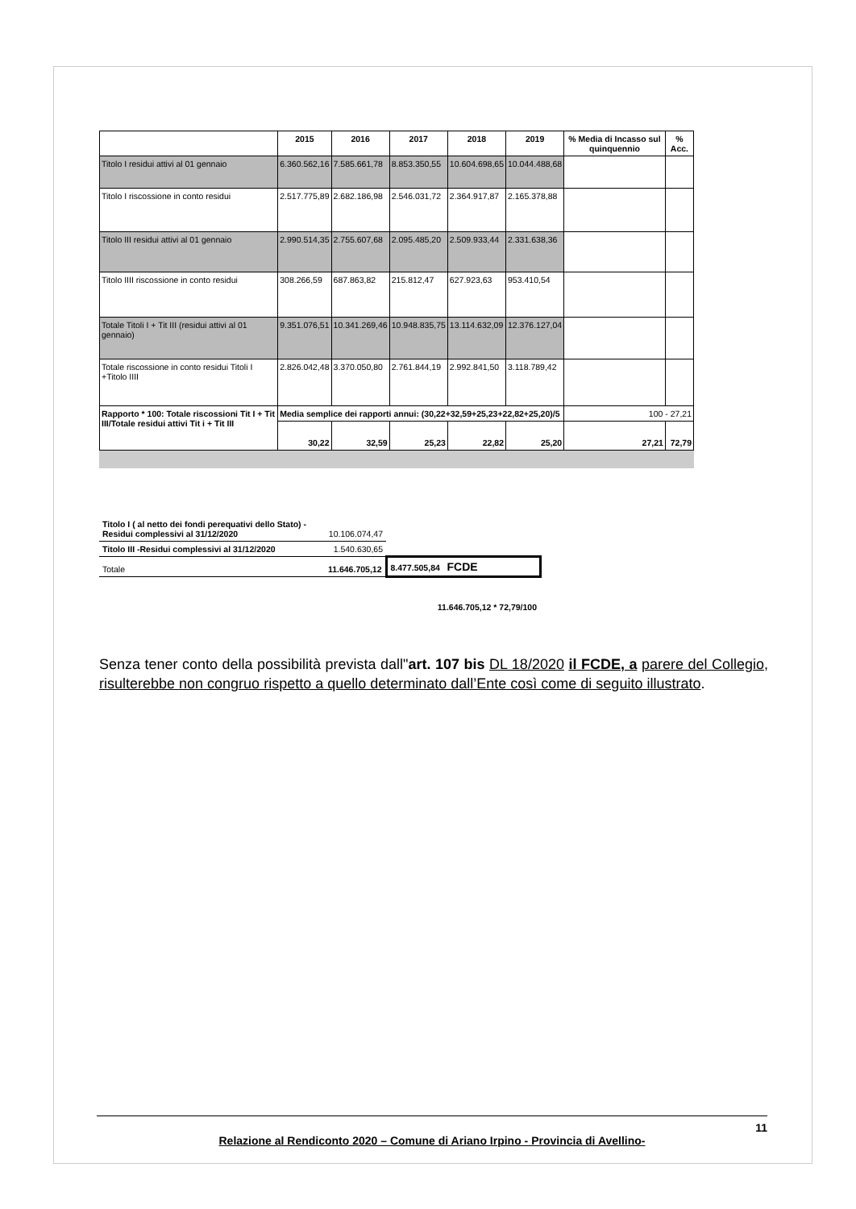| | 2015 | 2016 | 2017 | 2018 | 2019 | % Media di Incasso sul quinquennio | % Acc. |
| --- | --- | --- | --- | --- | --- | --- | --- |
| Titolo I residui attivi al 01 gennaio | 6.360.562,16 | 7.585.661,78 | 8.853.350,55 | 10.604.698,65 | 10.044.488,68 | | |
| Titolo I riscossione in conto residui | 2.517.775,89 | 2.682.186,98 | 2.546.031,72 | 2.364.917,87 | 2.165.378,88 | | |
| Titolo III residui attivi al 01 gennaio | 2.990.514,35 | 2.755.607,68 | 2.095.485,20 | 2.509.933,44 | 2.331.638,36 | | |
| Titolo IIII riscossione in conto residui | 308.266,59 | 687.863,82 | 215.812,47 | 627.923,63 | 953.410,54 | | |
| Totale Titoli I + Tit III (residui attivi al 01 gennaio) | 9.351.076,51 | 10.341.269,46 | 10.948.835,75 | 13.114.632,09 | 12.376.127,04 | | |
| Totale riscossione in conto residui Titoli I +Titolo IIII | 2.826.042,48 | 3.370.050,80 | 2.761.844,19 | 2.992.841,50 | 3.118.789,42 | | |
| Rapporto * 100: Totale riscossioni Tit I + Tit III/Totale residui attivi Tit i + Tit III | Media semplice dei rapporti annui: (30,22+32,59+25,23+22,82+25,20)/5 | | | | | 100 - 27,21 | |
| | 30,22 | 32,59 | 25,23 | 22,82 | 25,20 | 27,21 | 72,79 |
| Titolo I ( al netto dei fondi perequativi dello Stato) -Residui complessivi al 31/12/2020 | 10.106.074,47 | |
| Titolo III -Residui complessivi al 31/12/2020 | 1.540.630,65 | |
| Totale | 11.646.705,12 | 8.477.505,84 FCDE |
| | 11.646.705,12 * 72,79/100 | |
Senza tener conto della possibilità prevista dall"art. 107 bis DL 18/2020 il FCDE, a parere del Collegio, risulterebbe non congruo rispetto a quello determinato dall’Ente così come di seguito illustrato.
11
Relazione al Rendiconto 2020 – Comune di Ariano Irpino - Provincia di Avellino-